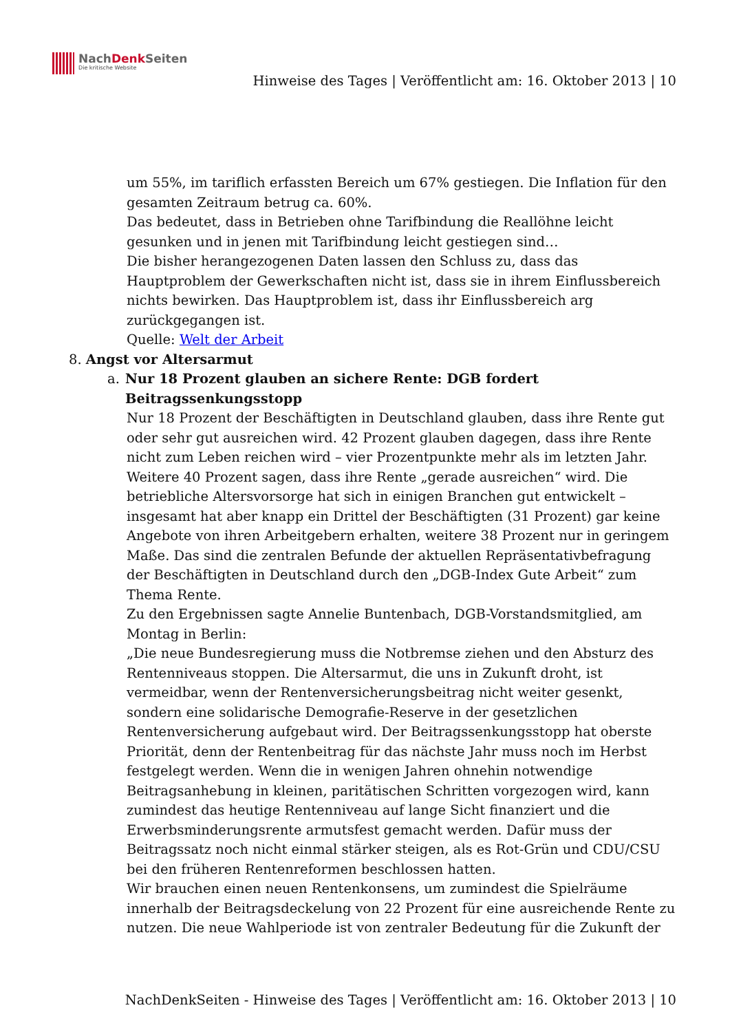NachDenk Seiten
Die kritische Website
Hinweise des Tages | Veröffentlicht am: 16. Oktober 2013 | 10
um 55%, im tariflich erfassten Bereich um 67% gestiegen. Die Inflation für den gesamten Zeitraum betrug ca. 60%.
Das bedeutet, dass in Betrieben ohne Tarifbindung die Reallöhne leicht gesunken und in jenen mit Tarifbindung leicht gestiegen sind…
Die bisher herangezogenen Daten lassen den Schluss zu, dass das Hauptproblem der Gewerkschaften nicht ist, dass sie in ihrem Einflussbereich nichts bewirken. Das Hauptproblem ist, dass ihr Einflussbereich arg zurückgegangen ist.
Quelle: Welt der Arbeit
8. Angst vor Altersarmut
a. Nur 18 Prozent glauben an sichere Rente: DGB fordert Beitragssenkungsstopp
Nur 18 Prozent der Beschäftigten in Deutschland glauben, dass ihre Rente gut oder sehr gut ausreichen wird. 42 Prozent glauben dagegen, dass ihre Rente nicht zum Leben reichen wird – vier Prozentpunkte mehr als im letzten Jahr. Weitere 40 Prozent sagen, dass ihre Rente „gerade ausreichen“ wird. Die betriebliche Altersvorsorge hat sich in einigen Branchen gut entwickelt – insgesamt hat aber knapp ein Drittel der Beschäftigten (31 Prozent) gar keine Angebote von ihren Arbeitgebern erhalten, weitere 38 Prozent nur in geringem Maße. Das sind die zentralen Befunde der aktuellen Repräsentativbefragung der Beschäftigten in Deutschland durch den „DGB-Index Gute Arbeit“ zum Thema Rente.
Zu den Ergebnissen sagte Annelie Buntenbach, DGB-Vorstandsmitglied, am Montag in Berlin:
„Die neue Bundesregierung muss die Notbremse ziehen und den Absturz des Rentenniveaus stoppen. Die Altersarmut, die uns in Zukunft droht, ist vermeidbar, wenn der Rentenversicherungsbeitrag nicht weiter gesenkt, sondern eine solidarische Demografie-Reserve in der gesetzlichen Rentenversicherung aufgebaut wird. Der Beitragssenkungsstopp hat oberste Priorität, denn der Rentenbeitrag für das nächste Jahr muss noch im Herbst festgelegt werden. Wenn die in wenigen Jahren ohnehin notwendige Beitragsanhebung in kleinen, paritätischen Schritten vorgezogen wird, kann zumindest das heutige Rentenniveau auf lange Sicht finanziert und die Erwerbsminderungsrente armutsfest gemacht werden. Dafür muss der Beitragssatz noch nicht einmal stärker steigen, als es Rot-Grün und CDU/CSU bei den früheren Rentenreformen beschlossen hatten.
Wir brauchen einen neuen Rentenkonsens, um zumindest die Spielräume innerhalb der Beitragsdeckelung von 22 Prozent für eine ausreichende Rente zu nutzen. Die neue Wahlperiode ist von zentraler Bedeutung für die Zukunft der
NachDenkSeiten - Hinweise des Tages | Veröffentlicht am: 16. Oktober 2013 | 10